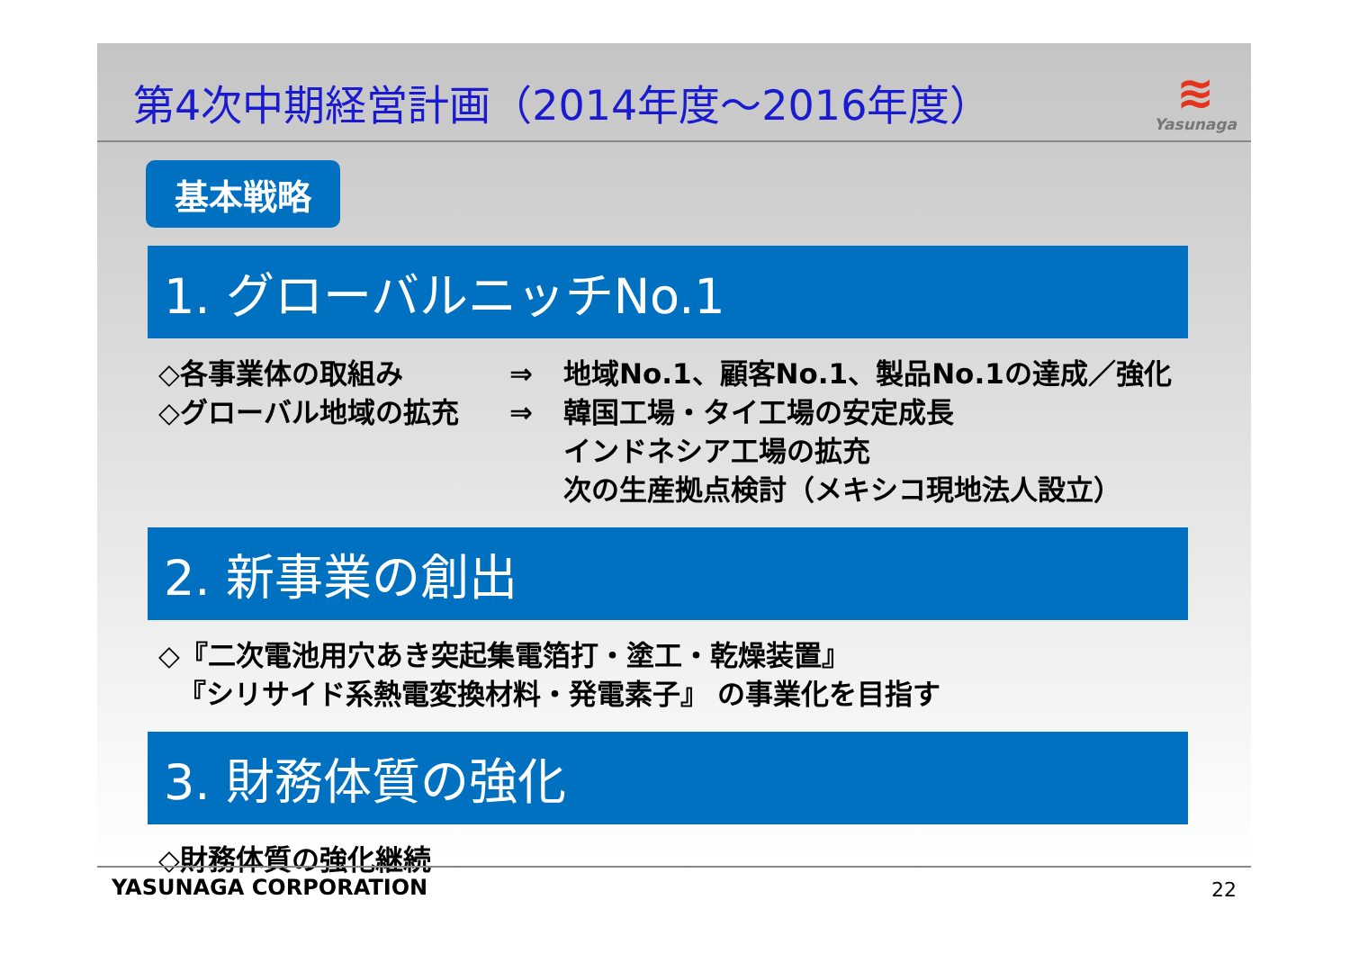第4次中期経営計画（2014年度～2016年度）
≋
Yasunaga
基本戦略
1. グローバルニッチNo.1
◇各事業体の取組み ⇒ 地域No.1、顧客No.1、製品No.1の達成／強化
◇グローバル地域の拡充 ⇒ 韓国工場・タイ工場の安定成長
インドネシア工場の拡充
次の生産拠点検討（メキシコ現地法人設立）
2. 新事業の創出
◇『二次電池用穴あき突起集電箔打・塗工・乾燥装置』
『シリサイド系熱電変換材料・発電素子』 の事業化を目指す
3. 財務体質の強化
◇財務体質の強化継続
YASUNAGA CORPORATION 22